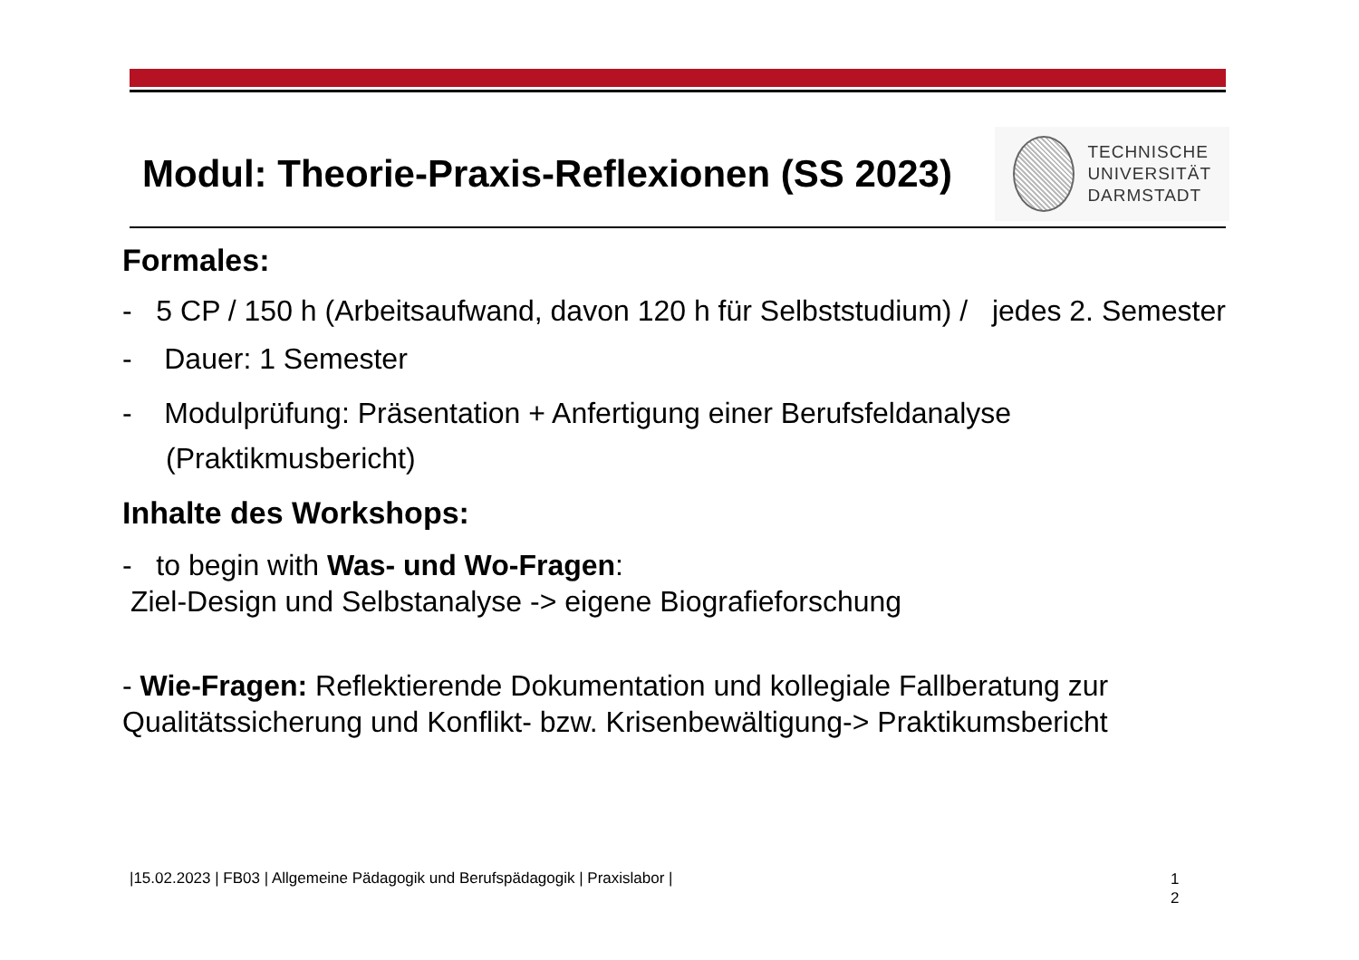Modul: Theorie-Praxis-Reflexionen (SS 2023)
TECHNISCHE
UNIVERSITÄT
DARMSTADT
Formales:
- 5 CP / 150 h (Arbeitsaufwand, davon 120 h für Selbststudium) / jedes 2. Semester
- Dauer: 1 Semester
- Modulprüfung: Präsentation + Anfertigung einer Berufsfeldanalyse
(Praktikmusbericht)
Inhalte des Workshops:
- to begin with Was- und Wo-Fragen:
Ziel-Design und Selbstanalyse -> eigene Biografieforschung
- Wie-Fragen: Reflektierende Dokumentation und kollegiale Fallberatung zur Qualitätssicherung und Konflikt- bzw. Krisenbewältigung-> Praktikumsbericht
|15.02.2023 | FB03 | Allgemeine Pädagogik und Berufspädagogik | Praxislabor |
1
2